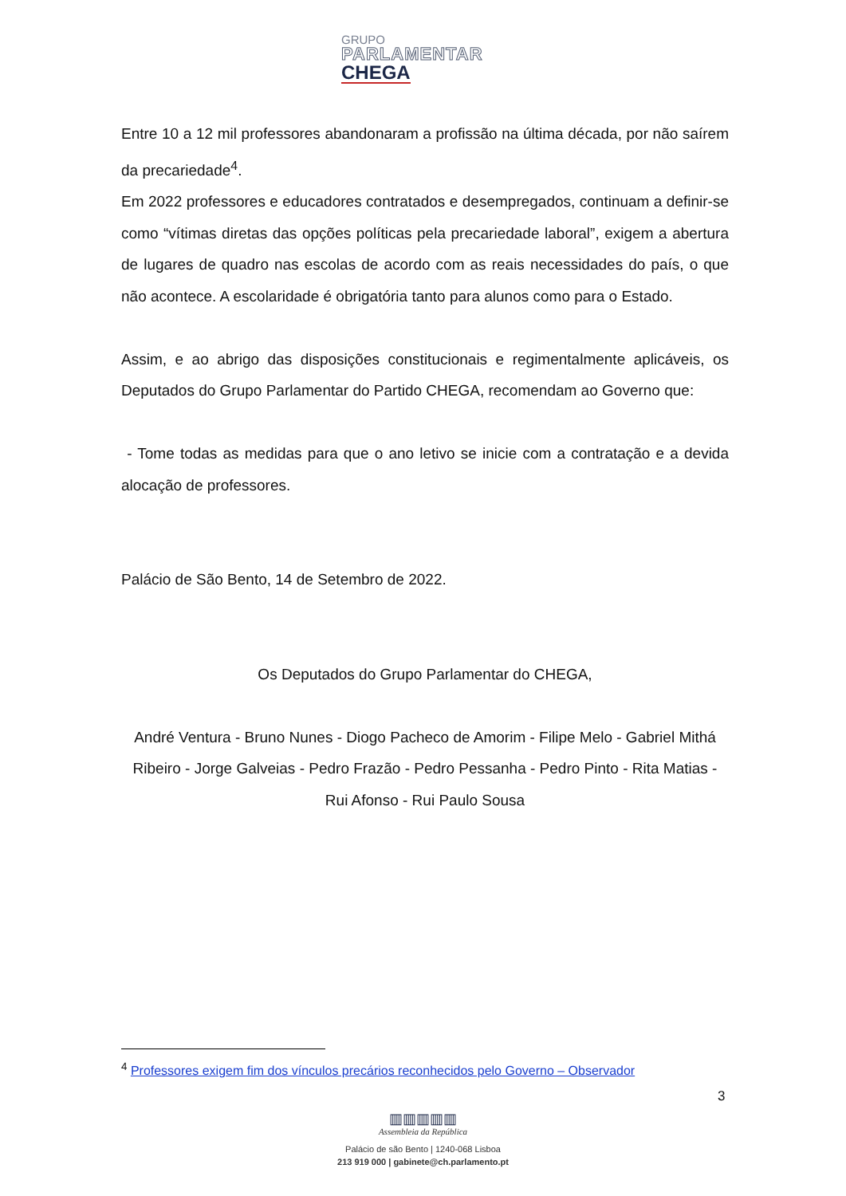GRUPO
PARLAMENTAR
CHEGA
Entre 10 a 12 mil professores abandonaram a profissão na última década, por não saírem da precariedade<sup>4</sup>.
Em 2022 professores e educadores contratados e desempregados, continuam a definir-se como “vítimas diretas das opções políticas pela precariedade laboral”, exigem a abertura de lugares de quadro nas escolas de acordo com as reais necessidades do país, o que não acontece. A escolaridade é obrigatória tanto para alunos como para o Estado.
Assim, e ao abrigo das disposições constitucionais e regimentalmente aplicáveis, os Deputados do Grupo Parlamentar do Partido CHEGA, recomendam ao Governo que:
- Tome todas as medidas para que o ano letivo se inicie com a contratação e a devida alocação de professores.
Palácio de São Bento, 14 de Setembro de 2022.
Os Deputados do Grupo Parlamentar do CHEGA,
André Ventura - Bruno Nunes - Diogo Pacheco de Amorim - Filipe Melo - Gabriel Mithá Ribeiro - Jorge Galveias - Pedro Frazão - Pedro Pessanha - Pedro Pinto - Rita Matias - Rui Afonso - Rui Paulo Sousa
<sup>4</sup> Professores exigem fim dos vínculos precários reconhecidos pelo Governo – Observador
3
▥▥▥▥▥
Assembleia da República
Palácio de são Bento | 1240-068 Lisboa
213 919 000 | gabinete@ch.parlamento.pt